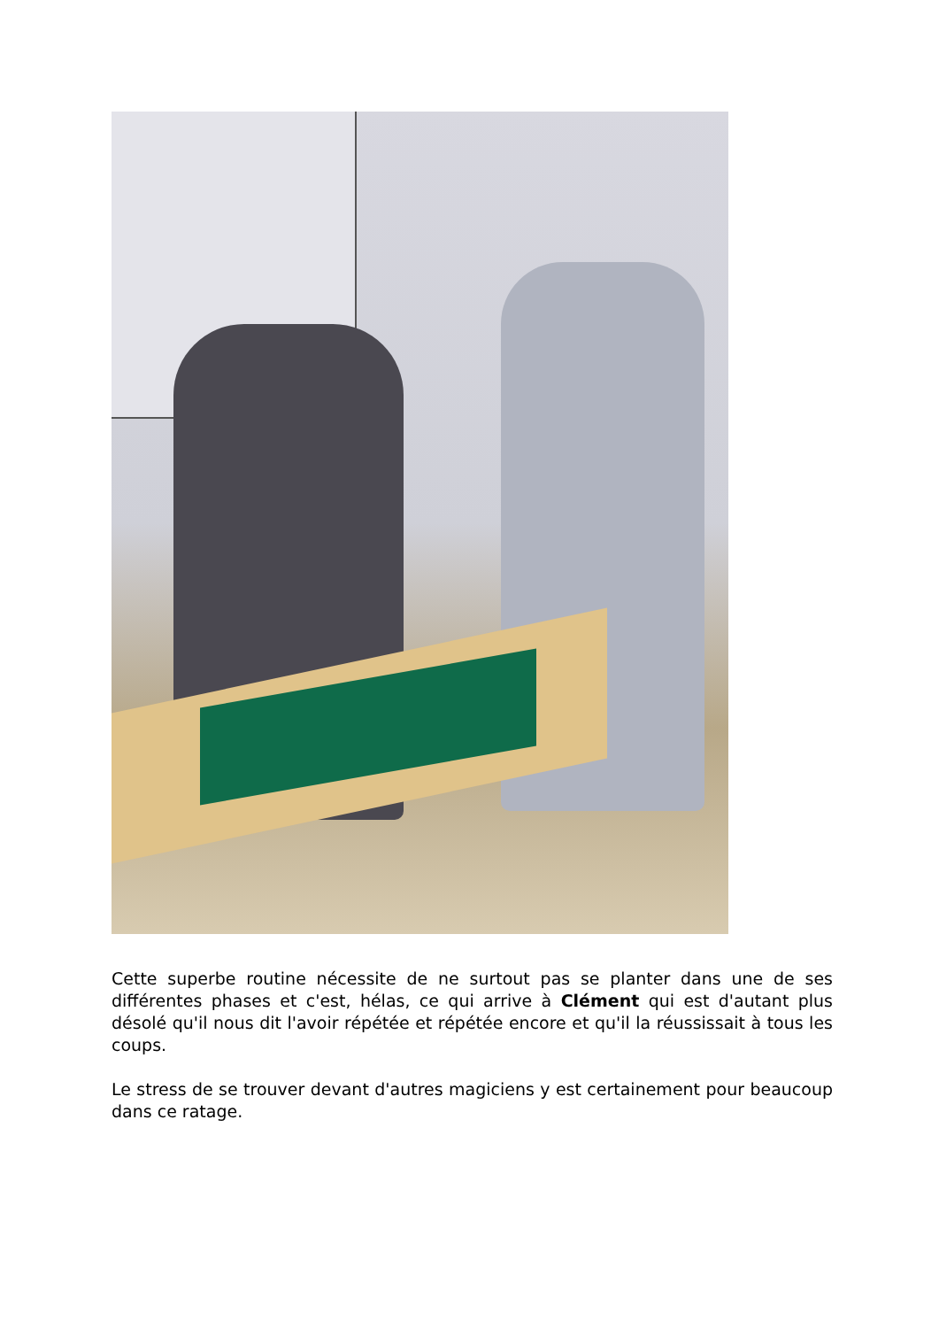Cette superbe routine nécessite de ne surtout pas se planter dans une de ses différentes phases et c'est, hélas, ce qui arrive à Clément qui est d'autant plus désolé qu'il nous dit l'avoir répétée et répétée encore et qu'il la réussissait à tous les coups.
Le stress de se trouver devant d'autres magiciens y est certainement pour beaucoup dans ce ratage.